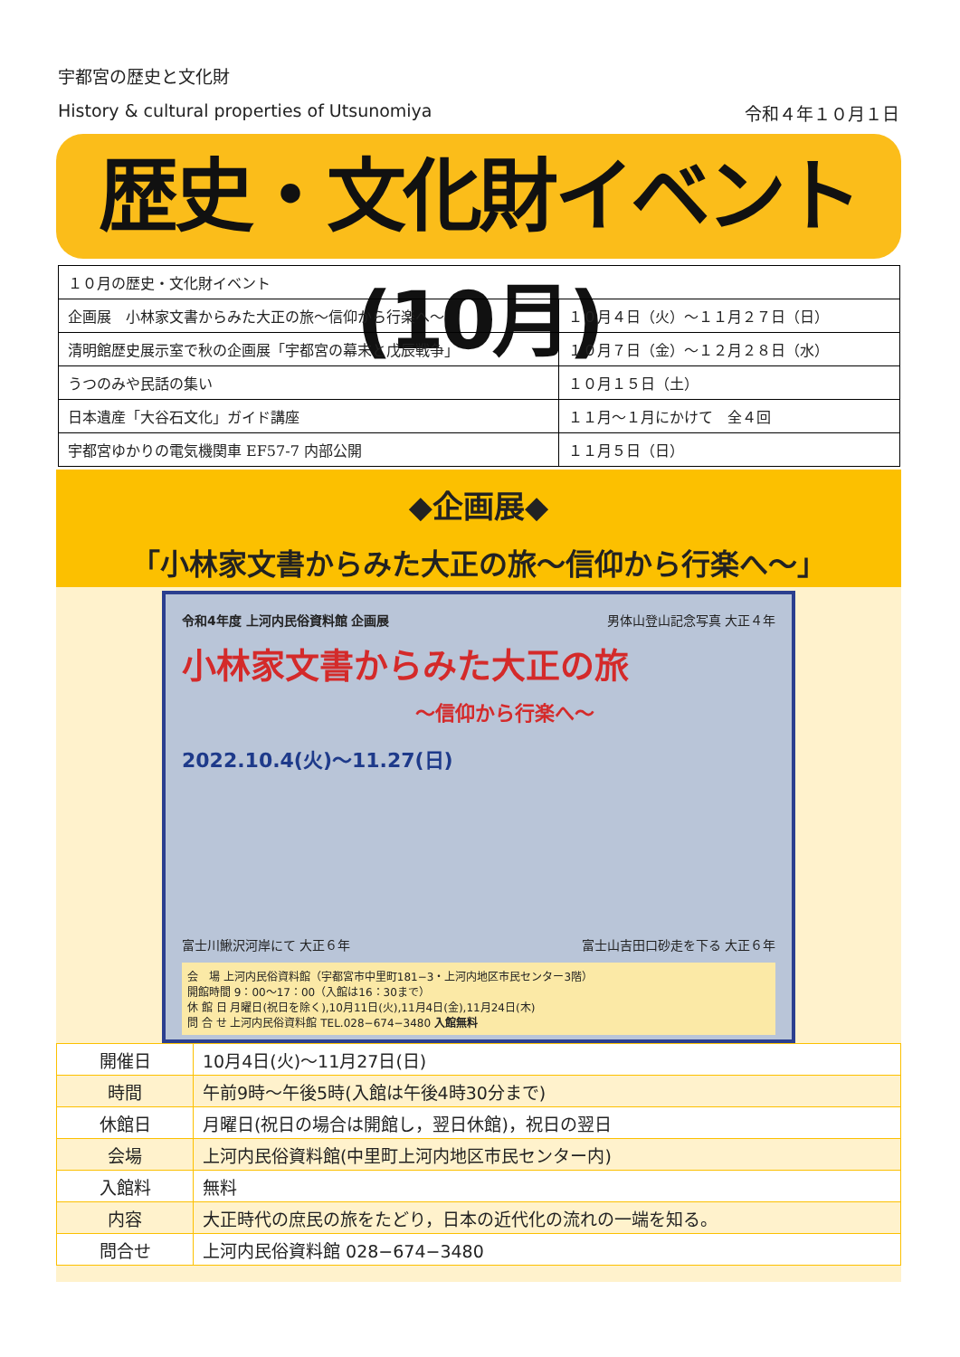宇都宮の歴史と文化財
History & cultural properties of Utsunomiya 令和４年１０月１日
歴史・文化財イベント(10月)
| １０月の歴史・文化財イベント | |
| 企画展 小林家文書からみた大正の旅～信仰から行楽へ～ | １０月４日（火）～１１月２７日（日） |
| 清明館歴史展示室で秋の企画展「宇都宮の幕末と戊辰戦争」 | １０月７日（金）～１２月２８日（水） |
| うつのみや民話の集い | １０月１５日（土） |
| 日本遺産「大谷石文化」ガイド講座 | １１月～１月にかけて 全４回 |
| 宇都宮ゆかりの電気機関車 EF57-7 内部公開 | １１月５日（日） |
◆企画展◆
「小林家文書からみた大正の旅～信仰から行楽へ～」
令和4年度 上河内民俗資料館 企画展 男体山登山記念写真 大正４年
小林家文書からみた大正の旅
～信仰から行楽へ～
2022.10.4(火)～11.27(日)
富士川鰍沢河岸にて 大正６年 富士山吉田口砂走を下る 大正６年
会　場 上河内民俗資料館（宇都宮市中里町181−3・上河内地区市民センター3階）
開館時間 9：00～17：00（入館は16：30まで）
休 館 日 月曜日(祝日を除く),10月11日(火),11月4日(金),11月24日(木)
問 合 せ 上河内民俗資料館 TEL.028−674−3480 入館無料
| 開催日 | 10月4日(火)～11月27日(日) |
| 時間 | 午前9時～午後5時(入館は午後4時30分まで) |
| 休館日 | 月曜日(祝日の場合は開館し，翌日休館)，祝日の翌日 |
| 会場 | 上河内民俗資料館(中里町上河内地区市民センター内) |
| 入館料 | 無料 |
| 内容 | 大正時代の庶民の旅をたどり，日本の近代化の流れの一端を知る。 |
| 問合せ | 上河内民俗資料館 028−674−3480 |